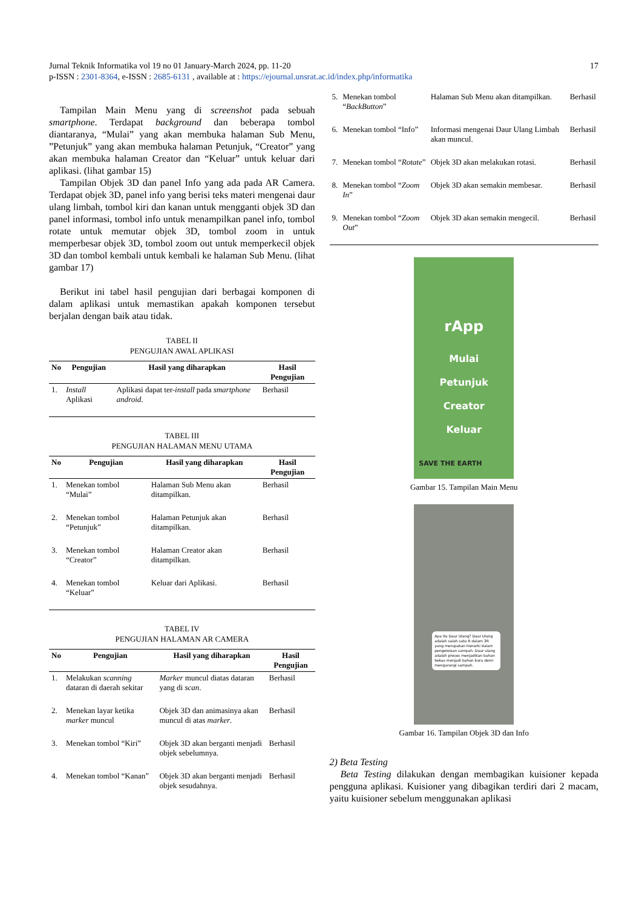Jurnal Teknik Informatika vol 19 no 01 January-March 2024, pp. 11-20 17
p-ISSN : 2301-8364, e-ISSN : 2685-6131 , available at : https://ejournal.unsrat.ac.id/index.php/informatika
Tampilan Main Menu yang di screenshot pada sebuah smartphone. Terdapat background dan beberapa tombol diantaranya, “Mulai” yang akan membuka halaman Sub Menu, ”Petunjuk” yang akan membuka halaman Petunjuk, “Creator” yang akan membuka halaman Creator dan “Keluar” untuk keluar dari aplikasi. (lihat gambar 15)
Tampilan Objek 3D dan panel Info yang ada pada AR Camera. Terdapat objek 3D, panel info yang berisi teks materi mengenai daur ulang limbah, tombol kiri dan kanan untuk mengganti objek 3D dan panel informasi, tombol info untuk menampilkan panel info, tombol rotate untuk memutar objek 3D, tombol zoom in untuk memperbesar objek 3D, tombol zoom out untuk memperkecil objek 3D dan tombol kembali untuk kembali ke halaman Sub Menu. (lihat gambar 17)
Berikut ini tabel hasil pengujian dari berbagai komponen di dalam aplikasi untuk memastikan apakah komponen tersebut berjalan dengan baik atau tidak.
TABEL II
PENGUJIAN AWAL APLIKASI
| No | Pengujian | Hasil yang diharapkan | Hasil Pengujian |
| --- | --- | --- | --- |
| 1. | Install Aplikasi | Aplikasi dapat ter- install pada smartphone android . | Berhasil |
TABEL III
PENGUJIAN HALAMAN MENU UTAMA
| No | Pengujian | Hasil yang diharapkan | Hasil Pengujian |
| --- | --- | --- | --- |
| 1. | Menekan tombol “Mulai” | Halaman Sub Menu akan ditampilkan. | Berhasil |
| 2. | Menekan tombol “Petunjuk” | Halaman Petunjuk akan ditampilkan. | Berhasil |
| 3. | Menekan tombol “Creator” | Halaman Creator akan ditampilkan. | Berhasil |
| 4. | Menekan tombol “Keluar” | Keluar dari Aplikasi. | Berhasil |
TABEL IV
PENGUJIAN HALAMAN AR CAMERA
| No | Pengujian | Hasil yang diharapkan | Hasil Pengujian |
| --- | --- | --- | --- |
| 1. | Melakukan scanning dataran di daerah sekitar | Marker muncul diatas dataran yang di scan . | Berhasil |
| 2. | Menekan layar ketika marker muncul | Objek 3D dan animasinya akan muncul di atas marker . | Berhasil |
| 3. | Menekan tombol “Kiri” | Objek 3D akan berganti menjadi objek sebelumnya. | Berhasil |
| 4. | Menekan tombol “Kanan” | Objek 3D akan berganti menjadi objek sesudahnya. | Berhasil |
| 5. | Menekan tombol “ BackButton ” | Halaman Sub Menu akan ditampilkan. | Berhasil |
| 6. | Menekan tombol “Info” | Informasi mengenai Daur Ulang Limbah akan muncul. | Berhasil |
| 7. | Menekan tombol “ Rotate ” | Objek 3D akan melakukan rotasi. | Berhasil |
| 8. | Menekan tombol “ Zoom In ” | Objek 3D akan semakin membesar. | Berhasil |
| 9. | Menekan tombol “ Zoom Out ” | Objek 3D akan semakin mengecil. | Berhasil |
rApp
Mulai
Petunjuk
Creator
Keluar
SAVE THE EARTH
Gambar 15. Tampilan Main Menu
Apa itu Daur Ulang? Daur Ulang adalah salah satu R dalam 3R yang merupakan hierarki dalam pengelolaan sampah. Daur ulang adalah proses menjadikan bahan bekas menjadi bahan baru demi mengurangi sampah.
Gambar 16. Tampilan Objek 3D dan Info
2) Beta Testing
Beta Testing dilakukan dengan membagikan kuisioner kepada pengguna aplikasi. Kuisioner yang dibagikan terdiri dari 2 macam, yaitu kuisioner sebelum menggunakan aplikasi